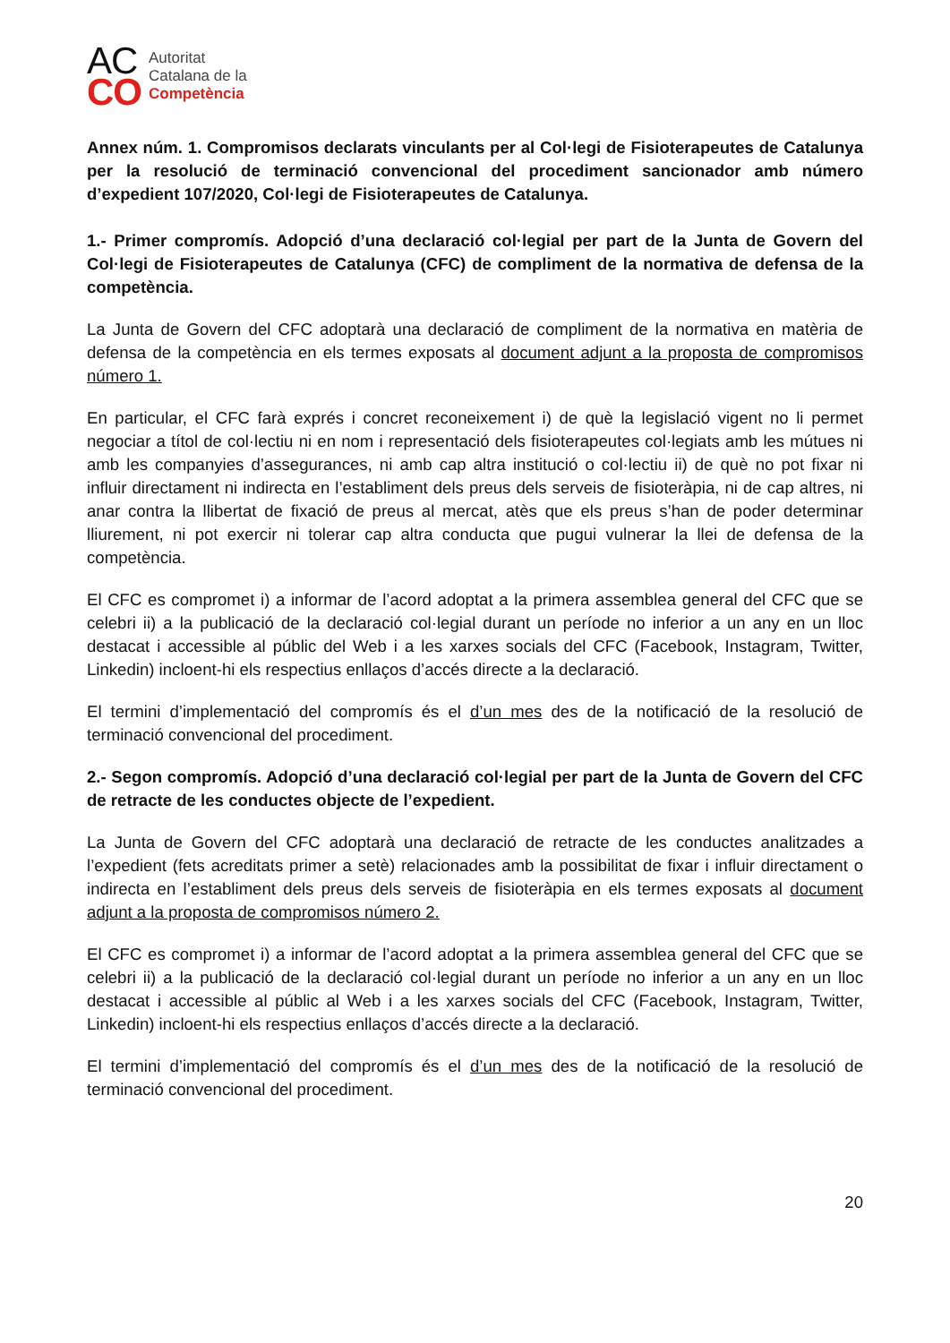AC
CO
Autoritat
Catalana de la
Competència
Annex núm. 1. Compromisos declarats vinculants per al Col·legi de Fisioterapeutes de Catalunya per la resolució de terminació convencional del procediment sancionador amb número d’expedient 107/2020, Col·legi de Fisioterapeutes de Catalunya.
1.- Primer compromís. Adopció d’una declaració col·legial per part de la Junta de Govern del Col·legi de Fisioterapeutes de Catalunya (CFC) de compliment de la normativa de defensa de la competència.
La Junta de Govern del CFC adoptarà una declaració de compliment de la normativa en matèria de defensa de la competència en els termes exposats al document adjunt a la proposta de compromisos número 1.
En particular, el CFC farà exprés i concret reconeixement i) de què la legislació vigent no li permet negociar a títol de col·lectiu ni en nom i representació dels fisioterapeutes col·legiats amb les mútues ni amb les companyies d’assegurances, ni amb cap altra institució o col·lectiu ii) de què no pot fixar ni influir directament ni indirecta en l’establiment dels preus dels serveis de fisioteràpia, ni de cap altres, ni anar contra la llibertat de fixació de preus al mercat, atès que els preus s’han de poder determinar lliurement, ni pot exercir ni tolerar cap altra conducta que pugui vulnerar la llei de defensa de la competència.
El CFC es compromet i) a informar de l’acord adoptat a la primera assemblea general del CFC que se celebri ii) a la publicació de la declaració col·legial durant un període no inferior a un any en un lloc destacat i accessible al públic del Web i a les xarxes socials del CFC (Facebook, Instagram, Twitter, Linkedin) incloent-hi els respectius enllaços d’accés directe a la declaració.
El termini d’implementació del compromís és el d’un mes des de la notificació de la resolució de terminació convencional del procediment.
2.- Segon compromís. Adopció d’una declaració col·legial per part de la Junta de Govern del CFC de retracte de les conductes objecte de l’expedient.
La Junta de Govern del CFC adoptarà una declaració de retracte de les conductes analitzades a l’expedient (fets acreditats primer a setè) relacionades amb la possibilitat de fixar i influir directament o indirecta en l’establiment dels preus dels serveis de fisioteràpia en els termes exposats al document adjunt a la proposta de compromisos número 2.
El CFC es compromet i) a informar de l’acord adoptat a la primera assemblea general del CFC que se celebri ii) a la publicació de la declaració col·legial durant un període no inferior a un any en un lloc destacat i accessible al públic al Web i a les xarxes socials del CFC (Facebook, Instagram, Twitter, Linkedin) incloent-hi els respectius enllaços d’accés directe a la declaració.
El termini d’implementació del compromís és el d’un mes des de la notificació de la resolució de terminació convencional del procediment.
20